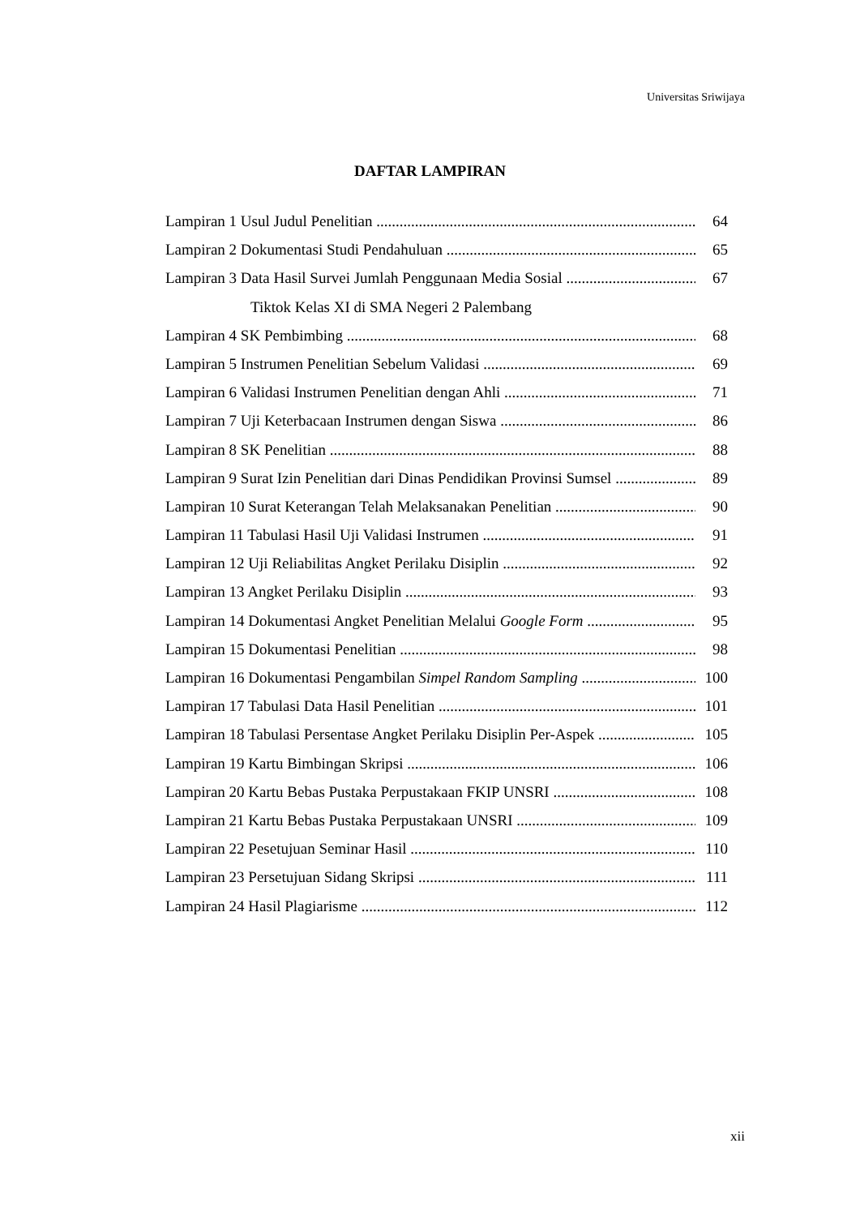Universitas Sriwijaya
DAFTAR LAMPIRAN
Lampiran 1 Usul Judul Penelitian 64
Lampiran 2 Dokumentasi Studi Pendahuluan 65
Lampiran 3 Data Hasil Survei Jumlah Penggunaan Media Sosial 67
Tiktok Kelas XI di SMA Negeri 2 Palembang
Lampiran 4 SK Pembimbing 68
Lampiran 5 Instrumen Penelitian Sebelum Validasi 69
Lampiran 6 Validasi Instrumen Penelitian dengan Ahli 71
Lampiran 7 Uji Keterbacaan Instrumen dengan Siswa 86
Lampiran 8 SK Penelitian 88
Lampiran 9 Surat Izin Penelitian dari Dinas Pendidikan Provinsi Sumsel 89
Lampiran 10 Surat Keterangan Telah Melaksanakan Penelitian 90
Lampiran 11 Tabulasi Hasil Uji Validasi Instrumen 91
Lampiran 12 Uji Reliabilitas Angket Perilaku Disiplin 92
Lampiran 13 Angket Perilaku Disiplin 93
Lampiran 14 Dokumentasi Angket Penelitian Melalui Google Form 95
Lampiran 15 Dokumentasi Penelitian 98
Lampiran 16 Dokumentasi Pengambilan Simpel Random Sampling 100
Lampiran 17 Tabulasi Data Hasil Penelitian 101
Lampiran 18 Tabulasi Persentase Angket Perilaku Disiplin Per-Aspek 105
Lampiran 19 Kartu Bimbingan Skripsi 106
Lampiran 20 Kartu Bebas Pustaka Perpustakaan FKIP UNSRI 108
Lampiran 21 Kartu Bebas Pustaka Perpustakaan UNSRI 109
Lampiran 22 Pesetujuan Seminar Hasil 110
Lampiran 23 Persetujuan Sidang Skripsi 111
Lampiran 24 Hasil Plagiarisme 112
xii